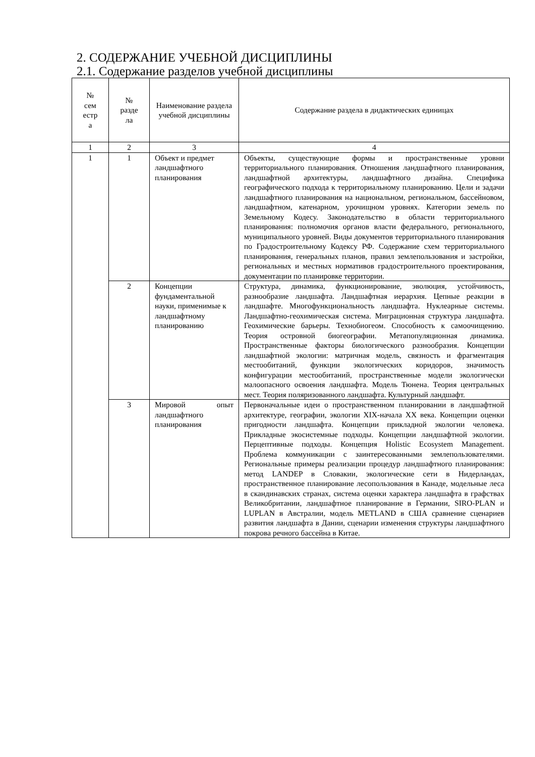2. СОДЕРЖАНИЕ УЧЕБНОЙ ДИСЦИПЛИНЫ
2.1. Содержание разделов учебной дисциплины
| № сем естр а | № разде ла | Наименование раздела учебной дисциплины | Содержание раздела в дидактических единицах |
| --- | --- | --- | --- |
| 1 | 2 | 3 | 4 |
| 1 | 1 | Объект и предмет ландшафтного планирования | Объекты, существующие формы и пространственные уровни территориального планирования. Отношения ландшафтного планирования, ландшафтной архитектуры, ландшафтного дизайна. Специфика географического подхода к территориальному планированию. Цели и задачи ландшафтного планирования на национальном, региональном, бассейновом, ландшафтном, катенарном, урочищном уровнях. Категории земель по Земельному Кодесу. Законодательство в области территориального планирования: полномочия органов власти федерального, регионального, муниципального уровней. Виды документов территориального планирования по Градостроительному Кодексу РФ. Содержание схем территориального планирования, генеральных планов, правил землепользования и застройки, региональных и местных нормативов градостроительного проектирования, документации по планировке территории. |
| | 2 | Концепции фундаментальной науки, применимые к ландшафтному планированию | Структура, динамика, функционирование, эволюция, устойчивость, разнообразие ландшафта. Ландшафтная иерархия. Цепные реакции в ландшафте. Многофункциональность ландшафта. Нуклеарные системы. Ландшафтно-геохимическая система. Миграционная структура ландшафта. Геохимические барьеры. Технобиогеом. Способность к самоочищению. Теория островной биогеографии. Метапопуляционная динамика. Пространственные факторы биологического разнообразия. Концепции ландшафтной экологии: матричная модель, связность и фрагментация местообитаний, функции экологических коридоров, значимость конфигурации местообитаний, пространственные модели экологически малоопасного освоения ландшафта. Модель Тюнена. Теория центральных мест. Теория поляризованного ландшафта. Культурный ландшафт. |
| | 3 | Мировой опыт ландшафтного планирования | Первоначальные идеи о пространственном планировании в ландшафтной архитектуре, географии, экологии XIX-начала XX века. Концепции оценки пригодности ландшафта. Концепции прикладной экологии человека. Прикладные экосистемные подходы. Концепции ландшафтной экологии. Перцептивные подходы. Концепция Holistic Ecosystem Management. Проблема коммуникации с заинтересованными землепользователями. Региональные примеры реализации процедур ландшафтного планирования: метод LANDEP в Словакии, экологические сети в Нидерландах, пространственное планирование лесопользования в Канаде, модельные леса в скандинавских странах, система оценки характера ландшафта в графствах Великобритании, ландшафтное планирование в Германии, SIRO-PLAN и LUPLAN в Австралии, модель METLAND в США сравнение сценариев развития ландшафта в Дании, сценарии изменения структуры ландшафтного покрова речного бассейна в Китае. |